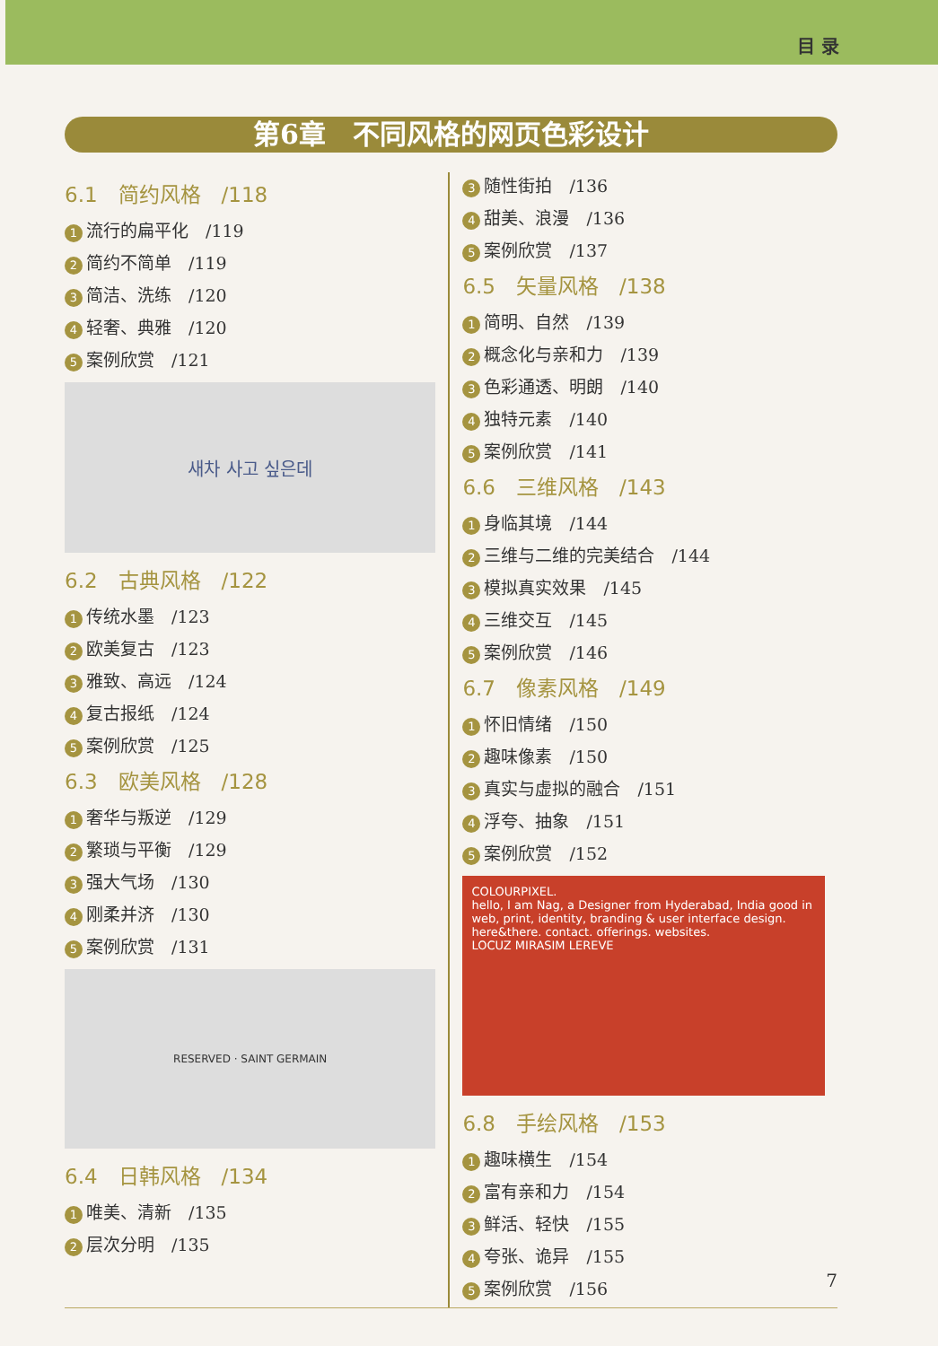目 录
第6章　不同风格的网页色彩设计
6.1　简约风格　/118
1 流行的扁平化　/119
2 简约不简单　/119
3 简洁、洗练　/120
4 轻奢、典雅　/120
5 案例欣赏　/121
새차 사고 싶은데
6.2　古典风格　/122
1 传统水墨　/123
2 欧美复古　/123
3 雅致、高远　/124
4 复古报纸　/124
5 案例欣赏　/125
6.3　欧美风格　/128
1 奢华与叛逆　/129
2 繁琐与平衡　/129
3 强大气场　/130
4 刚柔并济　/130
5 案例欣赏　/131
RESERVED · SAINT GERMAIN
6.4　日韩风格　/134
1 唯美、清新　/135
2 层次分明　/135
3 随性街拍　/136
4 甜美、浪漫　/136
5 案例欣赏　/137
6.5　矢量风格　/138
1 简明、自然　/139
2 概念化与亲和力　/139
3 色彩通透、明朗　/140
4 独特元素　/140
5 案例欣赏　/141
6.6　三维风格　/143
1 身临其境　/144
2 三维与二维的完美结合　/144
3 模拟真实效果　/145
4 三维交互　/145
5 案例欣赏　/146
6.7　像素风格　/149
1 怀旧情绪　/150
2 趣味像素　/150
3 真实与虚拟的融合　/151
4 浮夸、抽象　/151
5 案例欣赏　/152
COLOURPIXEL.
hello, I am Nag, a Designer from Hyderabad, India good in web, print, identity, branding & user interface design.
here&there. contact. offerings. websites.
LOCUZ MIRASIM LEREVE
6.8　手绘风格　/153
1 趣味横生　/154
2 富有亲和力　/154
3 鲜活、轻快　/155
4 夸张、诡异　/155
5 案例欣赏　/156
7